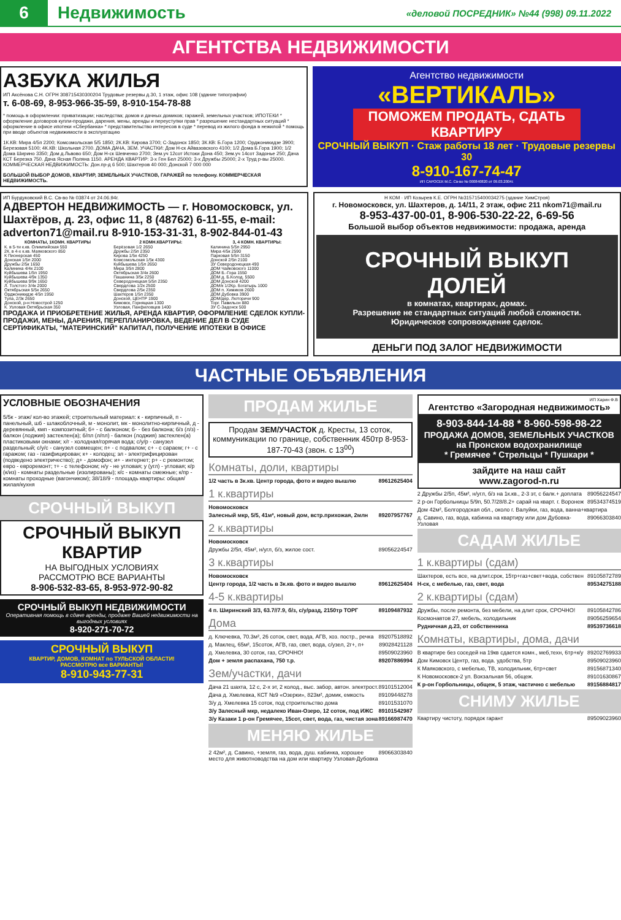6
Недвижимость
«деловой ПОСРЕДНИК» №44 (998) 09.11.2022
АГЕНТСТВА НЕДВИЖИМОСТИ
АЗБУКА ЖИЛЬЯ
ИП Аксёнова С.Н. ОГРН 308715430300204 Трудовые резервы д.30, 1 этаж, офис 108 (здание типографии)
т. 6-08-69, 8-953-966-35-59, 8-910-154-78-88
* помощь в оформлении: приватизации; наследства; домов и дачных домиков; гаражей, земельных участков; ИПОТЕКИ * оформление договоров купли-продажи, дарения, мены, аренды и переуступки прав * разрешение нестандартных ситуаций * оформление в офисе ипотеки «Сбербанка» * представительство интересов в суде * перевод из жилого фонда в нежилой * помощь при вводе объектов недвижимости в эксплуатацию
1К.КВ: Мира 4/5п 2200; Комсомольская 5/5 1850; 2К.КВ: Кирова 3700; С-Задонск 1850; 3К.КВ: Б.Гора 1200; Орджоникидзе 3900; Березовая 5100; 4К.КВ: Школьная 2700. ДОМА ДАЧА, ЗЕМ. УЧАСТКИ: Дом Н-ск Айвазовского 4100; 1/2 Дома Б.Гора 1900; 1/2 Дома Ширино 3350; Дом д.Львово 650; Дом Н-ск Шевченко 2700; Зем.уч 12сот Истоки Дона 450; Зем.уч 14сот Задонье 250; Дача КСТ Березка 750. Дача Ясная Поляна 1150. АРЕНДА КВАРТИР: 3-х Ген Бел 25000; 3-х Дружбы 25000; 2-х Труд р-вы 25000. КОММЕРЧЕСКАЯ НЕДВИЖИМОСТЬ: Дон.пр-д 6 500; Шахтеров 40 000; Донской 7 000 000
БОЛЬШОЙ ВЫБОР ДОМОВ, КВАРТИР, ЗЕМЕЛЬНЫХ УЧАСТКОВ, ГАРАЖЕЙ по телефону. КОММЕРЧЕСКАЯ НЕДВИЖИМОСТЬ.
Агентство недвижимости
«ВЕРТИКАЛЬ»
ПОМОЖЕМ ПРОДАТЬ, СДАТЬ КВАРТИРУ
СРОЧНЫЙ ВЫКУП · Стаж работы 18 лет · Трудовые резервы 30
8-910-167-74-47
ИП САРОСЕК М.С. Св-во № 000840820 от 09.03.2004г.
ИП Бурдуковский В.С. Св-во № 03874 от 24.06.94г.
АДВЕРТОН НЕДВИЖИМОСТЬ — г. Новомосковск, ул. Шахтёров, д. 23, офис 11, 8 (48762) 6-11-55, e-mail: adverton71@mail.ru 8-910-153-31-31, 8-902-844-01-43
| КОМНАТЫ, 1КОМН. КВАРТИРЫ | 2 КОМН.КВАРТИРЫ: | 3, 4 КОМН. КВАРТИРЫ: |
| --- | --- | --- |
| К. в 5-ти к.кв. Олимпийская 550 | Берёзовая 1/2 2650 | Калинина 5/5п 2950 |
| 2К. в 4-х к.кв. Маяковского 850 | Дружбы 2/5п 2350 | Мира 4/5к 2590 |
| К Пионерская 450 | Кирова 1/5к 4250 | Парковая 5/5п 3150 |
| Донская 1/5п 2000 | Комсомольская 1/5к 4300 | Донской 2/5п 2100 |
| Дружбы 2/5к 1650 | Куйбышева 1/5п 2650 | ЗУ Северодонецкая 490 |
| Калинина 4/4к 2100 | Мира 3/5п 2800 | ДОМ Чайковского 11000 |
| Куйбышева 1/5п 1950 | Октябрьская 3/4к 2600 | ДОМ Б.-Гора 1550 |
| Куйбышева 4/9к 1350 | Пашанина 3/5к 2250 | ДОМ д. Б.Колод. 5500 |
| Куйбышева 9/9к 1650 | Северодонецкая 5/5п 2350 | ДОМ Донской 4200 |
| Л. Толстого 3/4к 2000 | Свердлова 1/2к 2500 | ДОМ/к 1/2Кр. Богатырь 1000 |
| Октябрьская 5/5к 2650 | Свердлова 2/5к 2350 | ДОМ п. Химиков 2600 |
| Орджоникидзе 4/5п 1950 | Шахтеров 1/5п 2350 | ДОМ Дубовка 3900 |
| Тула, 2/3к 2650 | Донской, ЦЕНТР 1900 | ДОМ/дер. Люторичи 900 |
| Донской, р-н Новострой 1250 | Кимовск, Горняцкая 1300 | Торг. Павильон 880 |
| К. Узловая Октябрьская 350 | Узловая, Панфиловцев 1400 | ЗУ С-Задонск 500 |
ПРОДАЖА И ПРИОБРЕТЕНИЕ ЖИЛЬЯ, АРЕНДА КВАРТИР, ОФОРМЛЕНИЕ СДЕЛОК КУПЛИ-ПРОДАЖИ, МЕНЫ, ДАРЕНИЯ, ПЕРЕПЛАНИРОВКА, ВЕДЕНИЕ ДЕЛ В СУДЕ СЕРТИФИКАТЫ, "МАТЕРИНСКИЙ" КАПИТАЛ, ПОЛУЧЕНИЕ ИПОТЕКИ В ОФИСЕ
Н КОМ · ИП Козырев К.Е. ОГРН №315715400034275 (здание ХимСтроя)
г. Новомосковск, ул. Шахтеров, д. 14/11, 2 этаж, офис 211 nkom71@mail.ru
8-953-437-00-01, 8-906-530-22-22, 6-69-56
Большой выбор объектов недвижимости: продажа, аренда
СРОЧНЫЙ ВЫКУП ДОЛЕЙ
в комнатах, квартирах, домах.
Разрешение не стандартных ситуаций любой сложности.
Юридическое сопровождение сделок.
ДЕНЬГИ ПОД ЗАЛОГ НЕДВИЖИМОСТИ
ЧАСТНЫЕ ОБЪЯВЛЕНИЯ
УСЛОВНЫЕ ОБОЗНАЧЕНИЯ
5/5к - этаж/ кол-во этажей; строительный материал: к - кирпичный, п - панельный, шб - шлакоблочный, м - монолит, мк - монолитно-кирпичный, д - деревянный, кмп - композитный; б+ - с балконом; б- - без балкона; б/з (л/з) - балкон (лоджия) застеклен(а); б/пл (л/пл) - балкон (лоджия) застеклен(а) пластиковыми окнами; х/г - холодная/горячая вода; с/у/р - санузел раздельный; с/у/с - санузел совмещен; п+ - с подвалом; с+ - с сараем; г+ - с гаражом; газ - газифицирован; к+ - колодец; эл - электрифицирован (подведено электричество); д+ - домофон; и+ - интернет; р+ - с ремонтом; евро - евроремонт; т+ - с телефоном; н/у - не угловая; у (угл) - угловая; к/р (к/из) - комнаты раздельные (изолированы); к/с - комнаты смежные; к/пр - комнаты проходные (вагончиком); 38/18/9 - площадь квартиры: общая/жилая/кухня
СРОЧНЫЙ ВЫКУП
СРОЧНЫЙ ВЫКУП КВАРТИР
НА ВЫГОДНЫХ УСЛОВИЯХ
РАССМОТРЮ ВСЕ ВАРИАНТЫ
8-906-532-83-65, 8-953-972-90-82
СРОЧНЫЙ ВЫКУП НЕДВИЖИМОСТИ
Оперативная помощь в сдаче аренды, продаже Вашей недвижимости на выгодных условиях
8-920-271-70-72
СРОЧНЫЙ ВЫКУП
КВАРТИР, ДОМОВ, КОМНАТ по ТУЛЬСКОЙ ОБЛАСТИ!
РАССМОТРЮ все ВАРИАНТЫ!
8-910-943-77-31
ПРОДАМ ЖИЛЬЕ
Продам ЗЕМ/УЧАСТОК д. Кресты, 13 соток, коммуникации по границе, собственник 450тр 8-953-187-70-43 (звон. с 13<sup>00</sup>)
Комнаты, доли, квартиры
1/2 часть в 3к.кв. Центр города, фото и видео вышлю 89612625404
1 к.квартиры
Новомосковск
Залесный мкр, 5/5, 41м², новый дом, встр.прихожая, 2млн 89207957767
2 к.квартиры
Новомосковск
Дружбы 2/5п, 45м², н/угл, б/з, жилое сост. 89056224547
3 к.квартиры
Новомосковск
Центр города, 1/2 часть в 3к.кв. фото и видео вышлю 89612625404
4-5 к.квартиры
4 п. Ширинский 3/3, 63.7//7.9, б/з, с/у/разд, 2150тр ТОРГ 89109487932
Дома
д. Ключевка, 70.3м², 26 соток, свет, вода, АГВ, хоз. постр., речка 89207518892
д. Маклец, 65м², 15соток, АГВ, газ, свет, вода, с/узел, 2г+, п+ 89028421128
д. Хмелевка, 30 соток, газ, СРОЧНО! 89509023960
Дом + земля распахана, 750 т.р. 89207886994
Зем/участки, дачи
Дача 21 шахта, 12 с, 2-х эт, 2 колод., выс. забор, автон. электрост. 89101512004
Дача д. Хмелевка, КСТ №9 «Озерки», 823м², домик, емкость 89109448278
З/у д. Хмелевка 15 соток, под строительство дома 89101531070
З/у Залесный мкр, недалеко Иван-Озеро, 12 соток, под ИЖС 89101542987
З/у Казаки 1 р-он Гремячее, 15сот, свет, вода, газ, чистая зона 89166987470
МЕНЯЮ ЖИЛЬЕ
2 42м², д. Савино, +земля, газ, вода, душ. кабинка, хорошее место для животноводства на дом или квартиру Узловая-Дубовка 89066303840
ИП Харин Ф.В
Агентство «Загородная недвижимость»
8-903-844-14-88 * 8-960-598-98-22
ПРОДАЖА ДОМОВ, ЗЕМЕЛЬНЫХ УЧАСТКОВ на Пронском водохранилище
* Гремячее * Стрельцы * Пушкари *
зайдите на наш сайт
www.zagorod-n.ru
2 Дружбы 2/5п, 45м², н/угл, б/з на 1к.кв., 2-3 эт, с балк.+ доплата 89056224547
2 р-он Горбольницы 5/9п, 50.7/28/8.2+ сарай на кварт. г. Воронеж 89534374519
Дом 42м², Белгородская обл., около г. Валуйки, газ, вода, ванна+квартира
д. Савино, газ, вода, кабинка на квартиру или дом Дубовка-Узловая 89066303840
САДАМ ЖИЛЬЕ
1 к.квартиры (сдам)
Шахтеров, есть все, на длит.срок, 15тр+газ+свет+вода, собствен 89105872789
Н-ск, с мебелью, газ, свет, вода 89534275188
2 к.квартиры (сдам)
Дружбы, после ремонта, без мебели, на длит срок, СРОЧНО! 89105842786
Космонавтов 27, мебель, холодильник 89056259654
Рудничная д.23, от собственника 89539736618
Комнаты, квартиры, дома, дачи
В квартире без соседей на 19кв сдается комн., меб,техн, 6тр+к/у 89202769933
Дом Кимовск Центр, газ, вода. удобства, 5тр 89509023960
К Маяковского, с мебелью, ТВ, холодильник, 6тр+свет 89156871340
К Новомосковск-2 ул. Вокзальная 56, общеж. 89101630867
К р-он Горбольницы, общеж, 5 этаж, частично с мебелью 89156884817
СНИМУ ЖИЛЬЕ
Квартиру чистоту, порядок гарант 89509023960